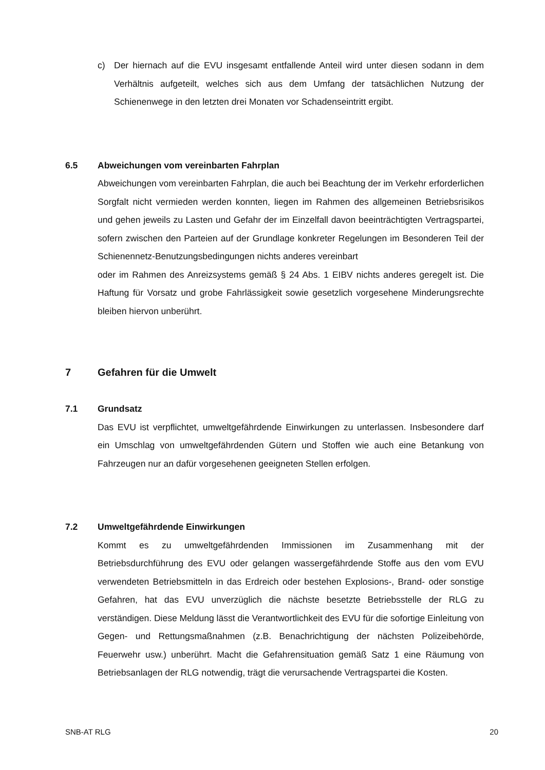c) Der hiernach auf die EVU insgesamt entfallende Anteil wird unter diesen sodann in dem Verhältnis aufgeteilt, welches sich aus dem Umfang der tatsächlichen Nutzung der Schienenwege in den letzten drei Monaten vor Schadenseintritt ergibt.
6.5 Abweichungen vom vereinbarten Fahrplan
Abweichungen vom vereinbarten Fahrplan, die auch bei Beachtung der im Verkehr erforderlichen Sorgfalt nicht vermieden werden konnten, liegen im Rahmen des allgemeinen Betriebsrisikos und gehen jeweils zu Lasten und Gefahr der im Einzelfall davon beeinträchtigten Vertragspartei, sofern zwischen den Parteien auf der Grundlage konkreter Regelungen im Besonderen Teil der Schienennetz-Benutzungsbedingungen nichts anderes vereinbart
oder im Rahmen des Anreizsystems gemäß § 24 Abs. 1 EIBV nichts anderes geregelt ist. Die Haftung für Vorsatz und grobe Fahrlässigkeit sowie gesetzlich vorgesehene Minderungsrechte bleiben hiervon unberührt.
7 Gefahren für die Umwelt
7.1 Grundsatz
Das EVU ist verpflichtet, umweltgefährdende Einwirkungen zu unterlassen. Insbesondere darf ein Umschlag von umweltgefährdenden Gütern und Stoffen wie auch eine Betankung von Fahrzeugen nur an dafür vorgesehenen geeigneten Stellen erfolgen.
7.2 Umweltgefährdende Einwirkungen
Kommt es zu umweltgefährdenden Immissionen im Zusammenhang mit der Betriebsdurchführung des EVU oder gelangen wassergefährdende Stoffe aus den vom EVU verwendeten Betriebsmitteln in das Erdreich oder bestehen Explosions-, Brand- oder sonstige Gefahren, hat das EVU unverzüglich die nächste besetzte Betriebsstelle der RLG zu verständigen. Diese Meldung lässt die Verantwortlichkeit des EVU für die sofortige Einleitung von Gegen- und Rettungsmaßnahmen (z.B. Benachrichtigung der nächsten Polizeibehörde, Feuerwehr usw.) unberührt. Macht die Gefahrensituation gemäß Satz 1 eine Räumung von Betriebsanlagen der RLG notwendig, trägt die verursachende Vertragspartei die Kosten.
SNB-AT RLG 20